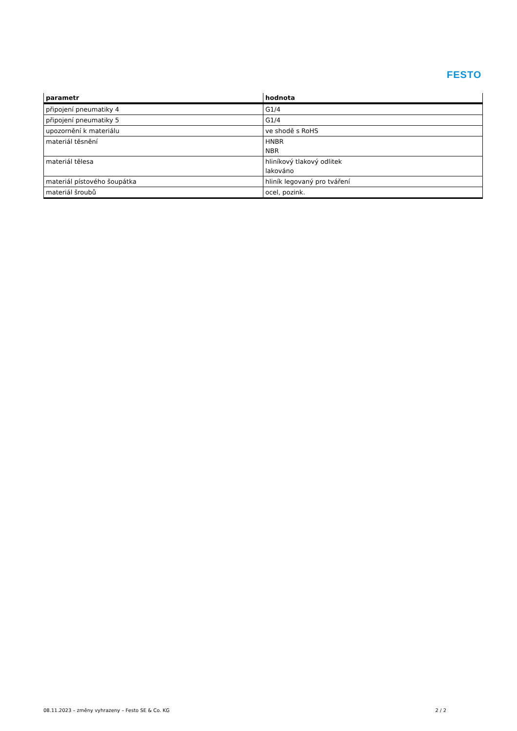FESTO
| parametr | hodnota |
| --- | --- |
| připojení pneumatiky 4 | G1/4 |
| připojení pneumatiky 5 | G1/4 |
| upozornění k materiálu | ve shodě s RoHS |
| materiál těsnění | HNBR NBR |
| materiál tělesa | hliníkový tlakový odlitek lakováno |
| materiál pístového šoupátka | hliník legovaný pro tváření |
| materiál šroubů | ocel, pozink. |
08.11.2023 – změny vyhrazeny – Festo SE & Co. KG 2 / 2